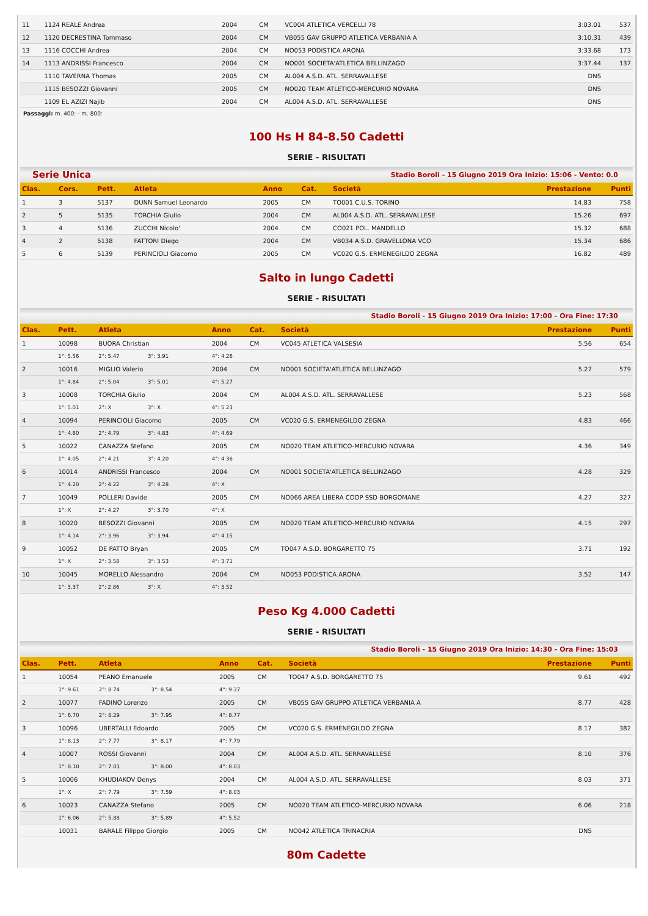| 11 | 1124 REALE Andrea | 2004 | CM | VC004 ATLETICA VERCELLI 78 | 3:03.01 | 537 |
| 12 | 1120 DECRESTINA Tommaso | 2004 | CM | VB055 GAV GRUPPO ATLETICA VERBANIA A | 3:10.31 | 439 |
| 13 | 1116 COCCHI Andrea | 2004 | CM | NO053 PODISTICA ARONA | 3:33.68 | 173 |
| 14 | 1113 ANDRISSI Francesco | 2004 | CM | NO001 SOCIETA'ATLETICA BELLINZAGO | 3:37.44 | 137 |
| | 1110 TAVERNA Thomas | 2005 | CM | AL004 A.S.D. ATL. SERRAVALLESE | DNS | |
| | 1115 BESOZZI Giovanni | 2005 | CM | NO020 TEAM ATLETICO-MERCURIO NOVARA | DNS | |
| | 1109 EL AZIZI Najib | 2004 | CM | AL004 A.S.D. ATL. SERRAVALLESE | DNS | |
Passaggi: m. 400: - m. 800:
100 Hs H 84-8.50 Cadetti
SERIE - RISULTATI
Serie Unica Stadio Boroli - 15 Giugno 2019 Ora Inizio: 15:06 - Vento: 0.0
| Clas. | Cors. | Pett. | Atleta | Anno | Cat. | Società | Prestazione | Punti |
| --- | --- | --- | --- | --- | --- | --- | --- | --- |
| 1 | 3 | 5137 | DUNN Samuel Leonardo | 2005 | CM | TO001 C.U.S. TORINO | 14.83 | 758 |
| 2 | 5 | 5135 | TORCHIA Giulio | 2004 | CM | AL004 A.S.D. ATL. SERRAVALLESE | 15.26 | 697 |
| 3 | 4 | 5136 | ZUCCHI Nicolo' | 2004 | CM | CO021 POL. MANDELLO | 15.32 | 688 |
| 4 | 2 | 5138 | FATTORI Diego | 2004 | CM | VB034 A.S.D. GRAVELLONA VCO | 15.34 | 686 |
| 5 | 6 | 5139 | PERINCIOLI Giacomo | 2005 | CM | VC020 G.S. ERMENEGILDO ZEGNA | 16.82 | 489 |
Salto in lungo Cadetti
SERIE - RISULTATI
Stadio Boroli - 15 Giugno 2019 Ora Inizio: 17:00 - Ora Fine: 17:30
| Clas. | Pett. | Atleta | | | | Anno | Cat. | Società | Prestazione | Punti |
| --- | --- | --- | --- | --- | --- | --- | --- | --- | --- | --- |
| 1 | 10098 | BUORA Christian | | | | 2004 | CM | VC045 ATLETICA VALSESIA | 5.56 | 654 |
| | 1°: 5.56 | 2°: 5.47 | 3°: 3.91 | | | 4°: 4.26 | | | | |
| 2 | 10016 | MIGLIO Valerio | | | | 2004 | CM | NO001 SOCIETA'ATLETICA BELLINZAGO | 5.27 | 579 |
| | 1°: 4.84 | 2°: 5.04 | 3°: 5.01 | | | 4°: 5.27 | | | | |
| 3 | 10008 | TORCHIA Giulio | | | | 2004 | CM | AL004 A.S.D. ATL. SERRAVALLESE | 5.23 | 568 |
| | 1°: 5.01 | 2°: X | 3°: X | | | 4°: 5.23 | | | | |
| 4 | 10094 | PERINCIOLI Giacomo | | | | 2005 | CM | VC020 G.S. ERMENEGILDO ZEGNA | 4.83 | 466 |
| | 1°: 4.80 | 2°: 4.79 | 3°: 4.83 | | | 4°: 4.69 | | | | |
| 5 | 10022 | CANAZZA Stefano | | | | 2005 | CM | NO020 TEAM ATLETICO-MERCURIO NOVARA | 4.36 | 349 |
| | 1°: 4.05 | 2°: 4.21 | 3°: 4.20 | | | 4°: 4.36 | | | | |
| 6 | 10014 | ANDRISSI Francesco | | | | 2004 | CM | NO001 SOCIETA'ATLETICA BELLINZAGO | 4.28 | 329 |
| | 1°: 4.20 | 2°: 4.22 | 3°: 4.28 | | | 4°: X | | | | |
| 7 | 10049 | POLLERI Davide | | | | 2005 | CM | NO066 AREA LIBERA COOP SSD BORGOMANE | 4.27 | 327 |
| | 1°: X | 2°: 4.27 | 3°: 3.70 | | | 4°: X | | | | |
| 8 | 10020 | BESOZZI Giovanni | | | | 2005 | CM | NO020 TEAM ATLETICO-MERCURIO NOVARA | 4.15 | 297 |
| | 1°: 4.14 | 2°: 3.96 | 3°: 3.94 | | | 4°: 4.15 | | | | |
| 9 | 10052 | DE PATTO Bryan | | | | 2005 | CM | TO047 A.S.D. BORGARETTO 75 | 3.71 | 192 |
| | 1°: X | 2°: 3.58 | 3°: 3.53 | | | 4°: 3.71 | | | | |
| 10 | 10045 | MORELLO Alessandro | | | | 2004 | CM | NO053 PODISTICA ARONA | 3.52 | 147 |
| | 1°: 3.37 | 2°: 2.86 | 3°: X | | | 4°: 3.52 | | | | |
Peso Kg 4.000 Cadetti
SERIE - RISULTATI
Stadio Boroli - 15 Giugno 2019 Ora Inizio: 14:30 - Ora Fine: 15:03
| Clas. | Pett. | Atleta | | | | Anno | Cat. | Società | Prestazione | Punti |
| --- | --- | --- | --- | --- | --- | --- | --- | --- | --- | --- |
| 1 | 10054 | PEANO Emanuele | | | | 2005 | CM | TO047 A.S.D. BORGARETTO 75 | 9.61 | 492 |
| | 1°: 9.61 | 2°: 8.74 | 3°: 8.54 | | | 4°: 9.37 | | | | |
| 2 | 10077 | FADINO Lorenzo | | | | 2005 | CM | VB055 GAV GRUPPO ATLETICA VERBANIA A | 8.77 | 428 |
| | 1°: 6.70 | 2°: 8.29 | 3°: 7.95 | | | 4°: 8.77 | | | | |
| 3 | 10096 | UBERTALLI Edoardo | | | | 2005 | CM | VC020 G.S. ERMENEGILDO ZEGNA | 8.17 | 382 |
| | 1°: 8.13 | 2°: 7.77 | 3°: 8.17 | | | 4°: 7.79 | | | | |
| 4 | 10007 | ROSSI Giovanni | | | | 2004 | CM | AL004 A.S.D. ATL. SERRAVALLESE | 8.10 | 376 |
| | 1°: 8.10 | 2°: 7.03 | 3°: 8.00 | | | 4°: 8.03 | | | | |
| 5 | 10006 | KHUDIAKOV Denys | | | | 2004 | CM | AL004 A.S.D. ATL. SERRAVALLESE | 8.03 | 371 |
| | 1°: X | 2°: 7.79 | 3°: 7.59 | | | 4°: 8.03 | | | | |
| 6 | 10023 | CANAZZA Stefano | | | | 2005 | CM | NO020 TEAM ATLETICO-MERCURIO NOVARA | 6.06 | 218 |
| | 1°: 6.06 | 2°: 5.88 | 3°: 5.89 | | | 4°: 5.52 | | | | |
| | 10031 | BARALE Filippo Giorgio | | | | 2005 | CM | NO042 ATLETICA TRINACRIA | DNS | |
80m Cadette